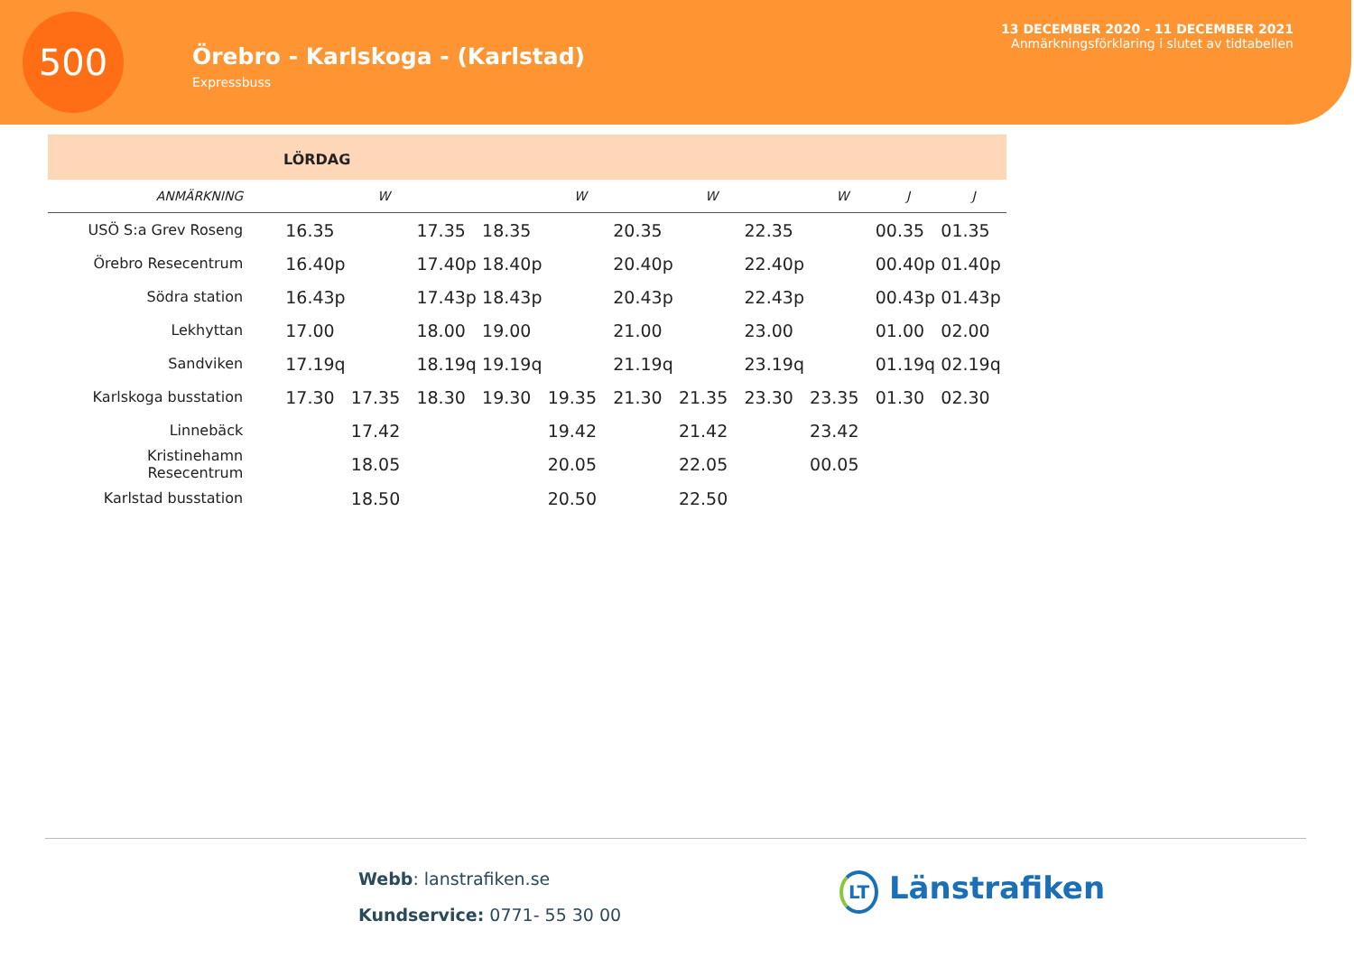500
Örebro - Karlskoga - (Karlstad)
Expressbuss
13 DECEMBER 2020 - 11 DECEMBER 2021
Anmärkningsförklaring i slutet av tidtabellen
LÖRDAG
| ANMÄRKNING | | W | | | W | | W | | W | J | J |
| --- | --- | --- | --- | --- | --- | --- | --- | --- | --- | --- | --- |
| USÖ S:a Grev Roseng | 16.35 | | 17.35 | 18.35 | | 20.35 | | 22.35 | | 00.35 | 01.35 |
| Örebro Resecentrum | 16.40p | | 17.40p | 18.40p | | 20.40p | | 22.40p | | 00.40p | 01.40p |
| Södra station | 16.43p | | 17.43p | 18.43p | | 20.43p | | 22.43p | | 00.43p | 01.43p |
| Lekhyttan | 17.00 | | 18.00 | 19.00 | | 21.00 | | 23.00 | | 01.00 | 02.00 |
| Sandviken | 17.19q | | 18.19q | 19.19q | | 21.19q | | 23.19q | | 01.19q | 02.19q |
| Karlskoga busstation | 17.30 | 17.35 | 18.30 | 19.30 | 19.35 | 21.30 | 21.35 | 23.30 | 23.35 | 01.30 | 02.30 |
| Linnebäck | | 17.42 | | | 19.42 | | 21.42 | | 23.42 | | |
| Kristinehamn Resecentrum | | 18.05 | | | 20.05 | | 22.05 | | 00.05 | | |
| Karlstad busstation | | 18.50 | | | 20.50 | | 22.50 | | | | |
Webb: lanstrafiken.se
Kundservice: 0771- 55 30 00
LT Länstrafiken